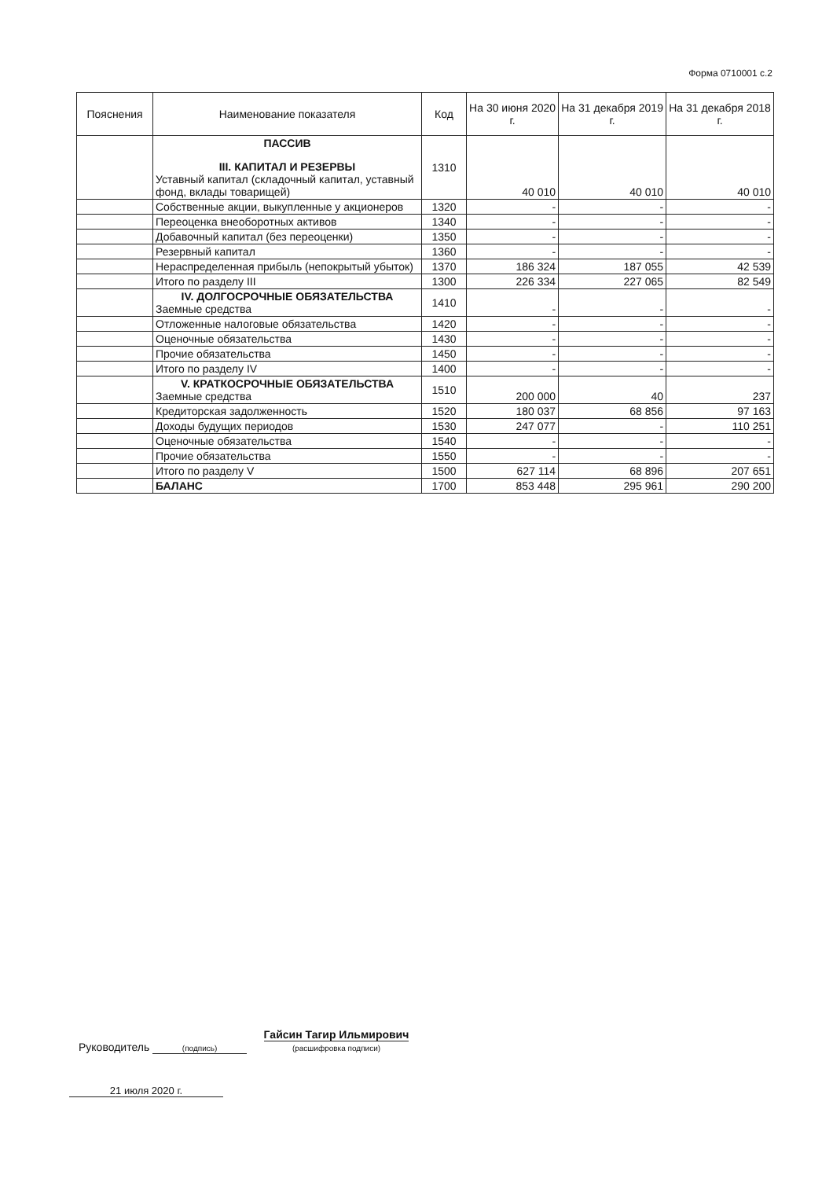Форма 0710001 с.2
| Пояснения | Наименование показателя | Код | На 30 июня 2020 г. | На 31 декабря 2019 г. | На 31 декабря 2018 г. |
| --- | --- | --- | --- | --- | --- |
| | ПАССИВ III. КАПИТАЛ И РЕЗЕРВЫ Уставный капитал (складочный капитал, уставный фонд, вклады товарищей) | 1310 | 40 010 | 40 010 | 40 010 |
| | Собственные акции, выкупленные у акционеров | 1320 | - | - | - |
| | Переоценка внеоборотных активов | 1340 | - | - | - |
| | Добавочный капитал (без переоценки) | 1350 | - | - | - |
| | Резервный капитал | 1360 | - | - | - |
| | Нераспределенная прибыль (непокрытый убыток) | 1370 | 186 324 | 187 055 | 42 539 |
| | Итого по разделу III | 1300 | 226 334 | 227 065 | 82 549 |
| | IV. ДОЛГОСРОЧНЫЕ ОБЯЗАТЕЛЬСТВА Заемные средства | 1410 | - | - | - |
| | Отложенные налоговые обязательства | 1420 | - | - | - |
| | Оценочные обязательства | 1430 | - | - | - |
| | Прочие обязательства | 1450 | - | - | - |
| | Итого по разделу IV | 1400 | - | - | - |
| | V. КРАТКОСРОЧНЫЕ ОБЯЗАТЕЛЬСТВА Заемные средства | 1510 | 200 000 | 40 | 237 |
| | Кредиторская задолженность | 1520 | 180 037 | 68 856 | 97 163 |
| | Доходы будущих периодов | 1530 | 247 077 | - | 110 251 |
| | Оценочные обязательства | 1540 | - | - | - |
| | Прочие обязательства | 1550 | - | - | - |
| | Итого по разделу V | 1500 | 627 114 | 68 896 | 207 651 |
| | БАЛАНС | 1700 | 853 448 | 295 961 | 290 200 |
Руководитель
(подпись) Гайсин Тагир Ильмирович
(расшифровка подписи)
21 июля 2020 г.